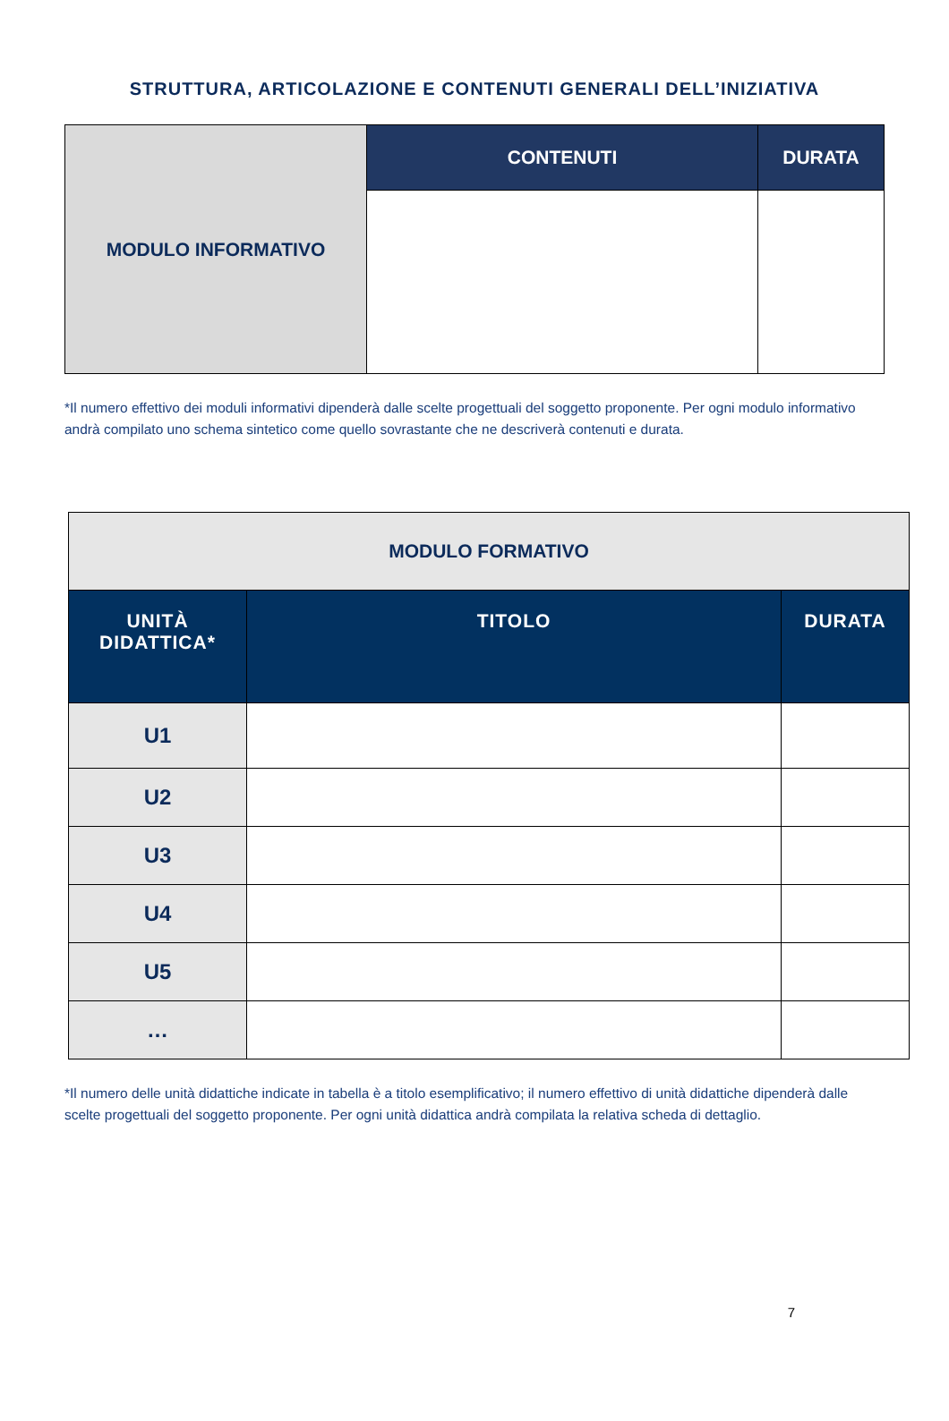STRUTTURA, ARTICOLAZIONE E CONTENUTI GENERALI DELL’INIZIATIVA
| MODULO INFORMATIVO | CONTENUTI | DURATA |
*Il numero effettivo dei moduli informativi dipenderà dalle scelte progettuali del soggetto proponente. Per ogni modulo informativo andrà compilato uno schema sintetico come quello sovrastante che ne descriverà contenuti e durata.
| MODULO FORMATIVO | | |
| UNITÀ DIDATTICA* | TITOLO | DURATA |
| U1 | | |
| U2 | | |
| U3 | | |
| U4 | | |
| U5 | | |
| … | | |
*Il numero delle unità didattiche indicate in tabella è a titolo esemplificativo; il numero effettivo di unità didattiche dipenderà dalle scelte progettuali del soggetto proponente. Per ogni unità didattica andrà compilata la relativa scheda di dettaglio.
7